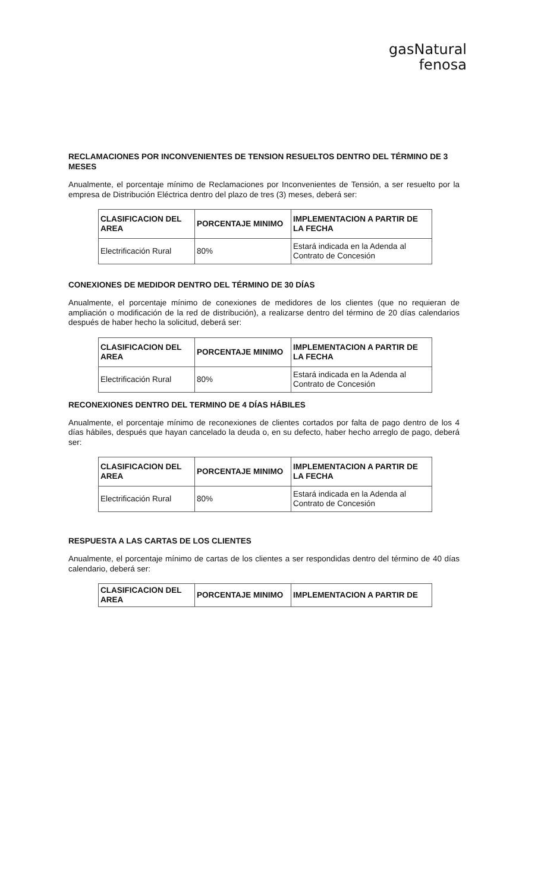gasNatural
fenosa
RECLAMACIONES POR INCONVENIENTES DE TENSION RESUELTOS DENTRO DEL TÉRMINO DE 3 MESES
Anualmente, el porcentaje mínimo de Reclamaciones por Inconvenientes de Tensión, a ser resuelto por la empresa de Distribución Eléctrica dentro del plazo de tres (3) meses, deberá ser:
| CLASIFICACION DEL AREA | PORCENTAJE MINIMO | IMPLEMENTACION A PARTIR DE LA FECHA |
| --- | --- | --- |
| Electrificación Rural | 80% | Estará indicada en la Adenda al Contrato de Concesión |
CONEXIONES DE MEDIDOR DENTRO DEL TÉRMINO DE 30 DÍAS
Anualmente, el porcentaje mínimo de conexiones de medidores de los clientes (que no requieran de ampliación o modificación de la red de distribución), a realizarse dentro del término de 20 días calendarios después de haber hecho la solicitud, deberá ser:
| CLASIFICACION DEL AREA | PORCENTAJE MINIMO | IMPLEMENTACION A PARTIR DE LA FECHA |
| --- | --- | --- |
| Electrificación Rural | 80% | Estará indicada en la Adenda al Contrato de Concesión |
RECONEXIONES DENTRO DEL TERMINO DE 4 DÍAS HÁBILES
Anualmente, el porcentaje mínimo de reconexiones de clientes cortados por falta de pago dentro de los 4 días hábiles, después que hayan cancelado la deuda o, en su defecto, haber hecho arreglo de pago, deberá ser:
| CLASIFICACION DEL AREA | PORCENTAJE MINIMO | IMPLEMENTACION A PARTIR DE LA FECHA |
| --- | --- | --- |
| Electrificación Rural | 80% | Estará indicada en la Adenda al Contrato de Concesión |
RESPUESTA A LAS CARTAS DE LOS CLIENTES
Anualmente, el porcentaje mínimo de cartas de los clientes a ser respondidas dentro del término de 40 días calendario, deberá ser:
| CLASIFICACION DEL AREA | PORCENTAJE MINIMO | IMPLEMENTACION A PARTIR DE |
| --- | --- | --- |